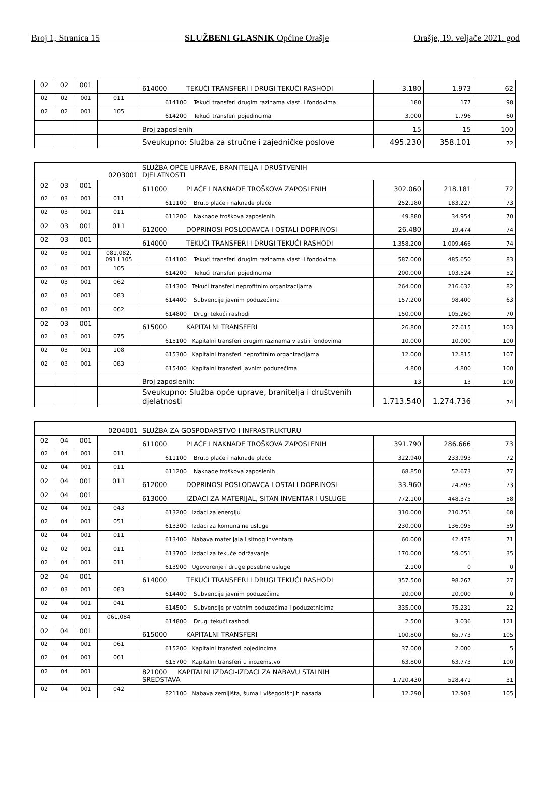Broj 1, Stranica 15 SLUŽBENI GLASNIK Općine Orašje Orašje, 19. veljače 2021. god
| 02 | 02 | 001 | | 614000 TEKUĆI TRANSFERI I DRUGI TEKUĆI RASHODI | 3.180 | 1.973 | 62 |
| 02 | 02 | 001 | 011 | 614100 Tekući transferi drugim razinama vlasti i fondovima | 180 | 177 | 98 |
| 02 | 02 | 001 | 105 | 614200 Tekući transferi pojedincima | 3.000 | 1.796 | 60 |
| | | | | Broj zaposlenih | 15 | 15 | 100 |
| | | | | Sveukupno: Služba za stručne i zajedničke poslove | 495.230 | 358.101 | 72 |
| 0203001 | | | | SLUŽBA OPĆE UPRAVE, BRANITELJA I DRUŠTVENIH DJELATNOSTI | | | |
| 02 | 03 | 001 | | 611000 PLAĆE I NAKNADE TROŠKOVA ZAPOSLENIH | 302.060 | 218.181 | 72 |
| 02 | 03 | 001 | 011 | 611100 Bruto plaće i naknade plaće | 252.180 | 183.227 | 73 |
| 02 | 03 | 001 | 011 | 611200 Naknade troškova zaposlenih | 49.880 | 34.954 | 70 |
| 02 | 03 | 001 | 011 | 612000 DOPRINOSI POSLODAVCA I OSTALI DOPRINOSI | 26.480 | 19.474 | 74 |
| 02 | 03 | 001 | | 614000 TEKUĆI TRANSFERI I DRUGI TEKUĆI RASHODI | 1.358.200 | 1.009.466 | 74 |
| 02 | 03 | 001 | 081,082, 091 i 105 | 614100 Tekući transferi drugim razinama vlasti i fondovima | 587.000 | 485.650 | 83 |
| 02 | 03 | 001 | 105 | 614200 Tekući transferi pojedincima | 200.000 | 103.524 | 52 |
| 02 | 03 | 001 | 062 | 614300 Tekući transferi neprofitnim organizacijama | 264.000 | 216.632 | 82 |
| 02 | 03 | 001 | 083 | 614400 Subvencije javnim poduzećima | 157.200 | 98.400 | 63 |
| 02 | 03 | 001 | 062 | 614800 Drugi tekući rashodi | 150.000 | 105.260 | 70 |
| 02 | 03 | 001 | | 615000 KAPITALNI TRANSFERI | 26.800 | 27.615 | 103 |
| 02 | 03 | 001 | 075 | 615100 Kapitalni transferi drugim razinama vlasti i fondovima | 10.000 | 10.000 | 100 |
| 02 | 03 | 001 | 108 | 615300 Kapitalni transferi neprofitnim organizacijama | 12.000 | 12.815 | 107 |
| 02 | 03 | 001 | 083 | 615400 Kapitalni transferi javnim poduzećima | 4.800 | 4.800 | 100 |
| | | | | Broj zaposlenih: | 13 | 13 | 100 |
| | | | | Sveukupno: Služba opće uprave, branitelja i društvenih djelatnosti | 1.713.540 | 1.274.736 | 74 |
| 0204001 | | | | SLUŽBA ZA GOSPODARSTVO I INFRASTRUKTURU | | | |
| 02 | 04 | 001 | | 611000 PLAĆE I NAKNADE TROŠKOVA ZAPOSLENIH | 391.790 | 286.666 | 73 |
| 02 | 04 | 001 | 011 | 611100 Bruto plaće i naknade plaće | 322.940 | 233.993 | 72 |
| 02 | 04 | 001 | 011 | 611200 Naknade troškova zaposlenih | 68.850 | 52.673 | 77 |
| 02 | 04 | 001 | 011 | 612000 DOPRINOSI POSLODAVCA I OSTALI DOPRINOSI | 33.960 | 24.893 | 73 |
| 02 | 04 | 001 | | 613000 IZDACI ZA MATERIJAL, SITAN INVENTAR I USLUGE | 772.100 | 448.375 | 58 |
| 02 | 04 | 001 | 043 | 613200 Izdaci za energiju | 310.000 | 210.751 | 68 |
| 02 | 04 | 001 | 051 | 613300 Izdaci za komunalne usluge | 230.000 | 136.095 | 59 |
| 02 | 04 | 001 | 011 | 613400 Nabava materijala i sitnog inventara | 60.000 | 42.478 | 71 |
| 02 | 02 | 001 | 011 | 613700 Izdaci za tekuće održavanje | 170.000 | 59.051 | 35 |
| 02 | 04 | 001 | 011 | 613900 Ugovorenje i druge posebne usluge | 2.100 | 0 | 0 |
| 02 | 04 | 001 | | 614000 TEKUĆI TRANSFERI I DRUGI TEKUĆI RASHODI | 357.500 | 98.267 | 27 |
| 02 | 03 | 001 | 083 | 614400 Subvencije javnim poduzećima | 20.000 | 20.000 | 0 |
| 02 | 04 | 001 | 041 | 614500 Subvencije privatnim poduzećima i poduzetnicima | 335.000 | 75.231 | 22 |
| 02 | 04 | 001 | 061,084 | 614800 Drugi tekući rashodi | 2.500 | 3.036 | 121 |
| 02 | 04 | 001 | | 615000 KAPITALNI TRANSFERI | 100.800 | 65.773 | 105 |
| 02 | 04 | 001 | 061 | 615200 Kapitalni transferi pojedincima | 37.000 | 2.000 | 5 |
| 02 | 04 | 001 | 061 | 615700 Kapitalni transferi u inozemstvo | 63.800 | 63.773 | 100 |
| 02 | 04 | 001 | | 821000 KAPITALNI IZDACI-IZDACI ZA NABAVU STALNIH SREDSTAVA | 1.720.430 | 528.471 | 31 |
| 02 | 04 | 001 | 042 | 821100 Nabava zemljišta, šuma i višegodišnjih nasada | 12.290 | 12.903 | 105 |